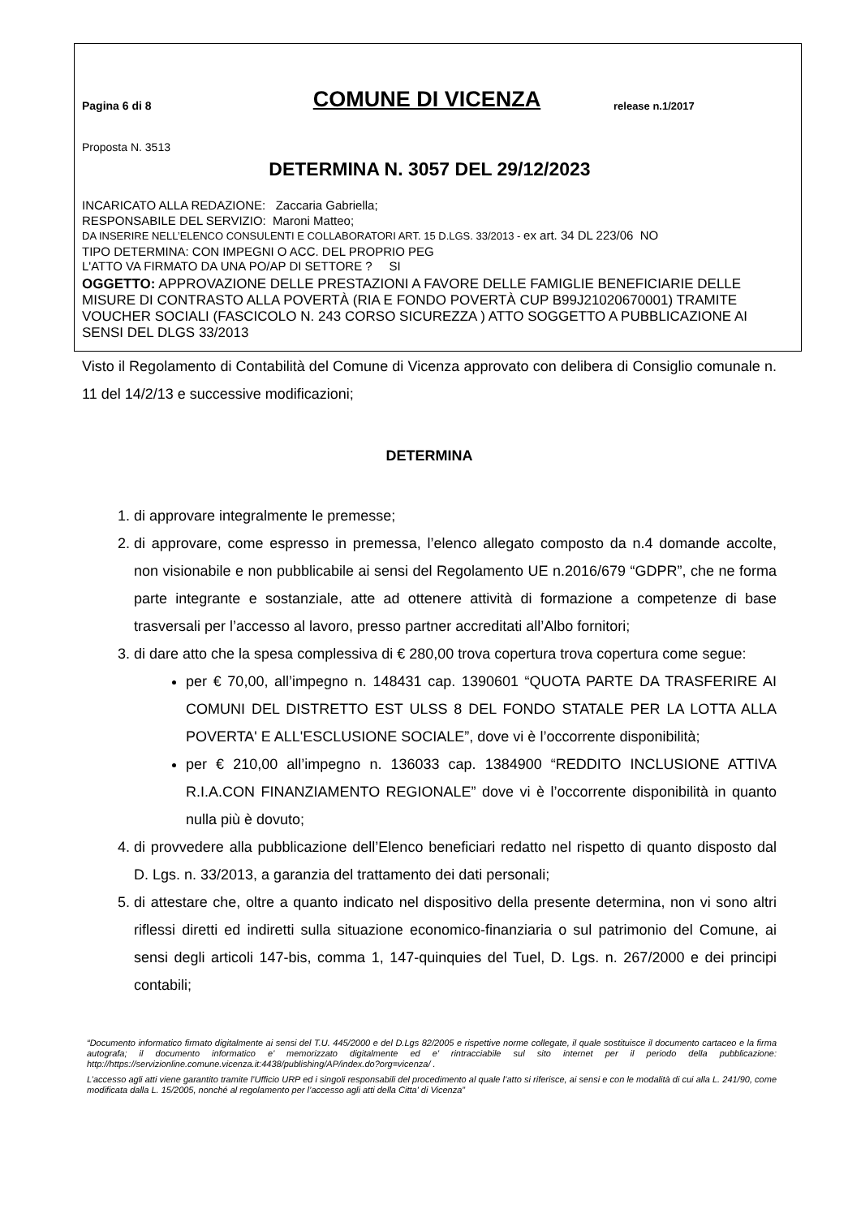Pagina 6 di 8
COMUNE DI VICENZA
release n.1/2017
Proposta N. 3513
DETERMINA N. 3057 DEL 29/12/2023
INCARICATO ALLA REDAZIONE: Zaccaria Gabriella;
RESPONSABILE DEL SERVIZIO: Maroni Matteo;
DA INSERIRE NELL’ELENCO CONSULENTI E COLLABORATORI ART. 15 D.LGS. 33/2013 - ex art. 34 DL 223/06 NO
TIPO DETERMINA: CON IMPEGNI O ACC. DEL PROPRIO PEG
L'ATTO VA FIRMATO DA UNA PO/AP DI SETTORE ? SI
OGGETTO: APPROVAZIONE DELLE PRESTAZIONI A FAVORE DELLE FAMIGLIE BENEFICIARIE DELLE MISURE DI CONTRASTO ALLA POVERTÀ (RIA E FONDO POVERTÀ CUP B99J21020670001) TRAMITE VOUCHER SOCIALI (FASCICOLO N. 243 CORSO SICUREZZA ) ATTO SOGGETTO A PUBBLICAZIONE AI SENSI DEL DLGS 33/2013
Visto il Regolamento di Contabilità del Comune di Vicenza approvato con delibera di Consiglio comunale n. 11 del 14/2/13 e successive modificazioni;
DETERMINA
1. di approvare integralmente le premesse;
2. di approvare, come espresso in premessa, l’elenco allegato composto da n.4 domande accolte, non visionabile e non pubblicabile ai sensi del Regolamento UE n.2016/679 “GDPR”, che ne forma parte integrante e sostanziale, atte ad ottenere attività di formazione a competenze di base trasversali per l’accesso al lavoro, presso partner accreditati all’Albo fornitori;
3. di dare atto che la spesa complessiva di € 280,00 trova copertura trova copertura come segue:
per € 70,00, all’impegno n. 148431 cap. 1390601 “QUOTA PARTE DA TRASFERIRE AI COMUNI DEL DISTRETTO EST ULSS 8 DEL FONDO STATALE PER LA LOTTA ALLA POVERTA' E ALL'ESCLUSIONE SOCIALE”, dove vi è l’occorrente disponibilità;
per € 210,00 all’impegno n. 136033 cap. 1384900 “REDDITO INCLUSIONE ATTIVA R.I.A.CON FINANZIAMENTO REGIONALE” dove vi è l’occorrente disponibilità in quanto nulla più è dovuto;
4. di provvedere alla pubblicazione dell’Elenco beneficiari redatto nel rispetto di quanto disposto dal D. Lgs. n. 33/2013, a garanzia del trattamento dei dati personali;
5. di attestare che, oltre a quanto indicato nel dispositivo della presente determina, non vi sono altri riflessi diretti ed indiretti sulla situazione economico-finanziaria o sul patrimonio del Comune, ai sensi degli articoli 147-bis, comma 1, 147-quinquies del Tuel, D. Lgs. n. 267/2000 e dei principi contabili;
“Documento informatico firmato digitalmente ai sensi del T.U. 445/2000 e del D.Lgs 82/2005 e rispettive norme collegate, il quale sostituisce il documento cartaceo e la firma autografa; il documento informatico e’ memorizzato digitalmente ed e’ rintracciabile sul sito internet per il periodo della pubblicazione: http://https://servizionline.comune.vicenza.it:4438/publishing/AP/index.do?org=vicenza/ .
L’accesso agli atti viene garantito tramite l’Ufficio URP ed i singoli responsabili del procedimento al quale l’atto si riferisce, ai sensi e con le modalità di cui alla L. 241/90, come modificata dalla L. 15/2005, nonché al regolamento per l’accesso agli atti della Citta' di Vicenza”